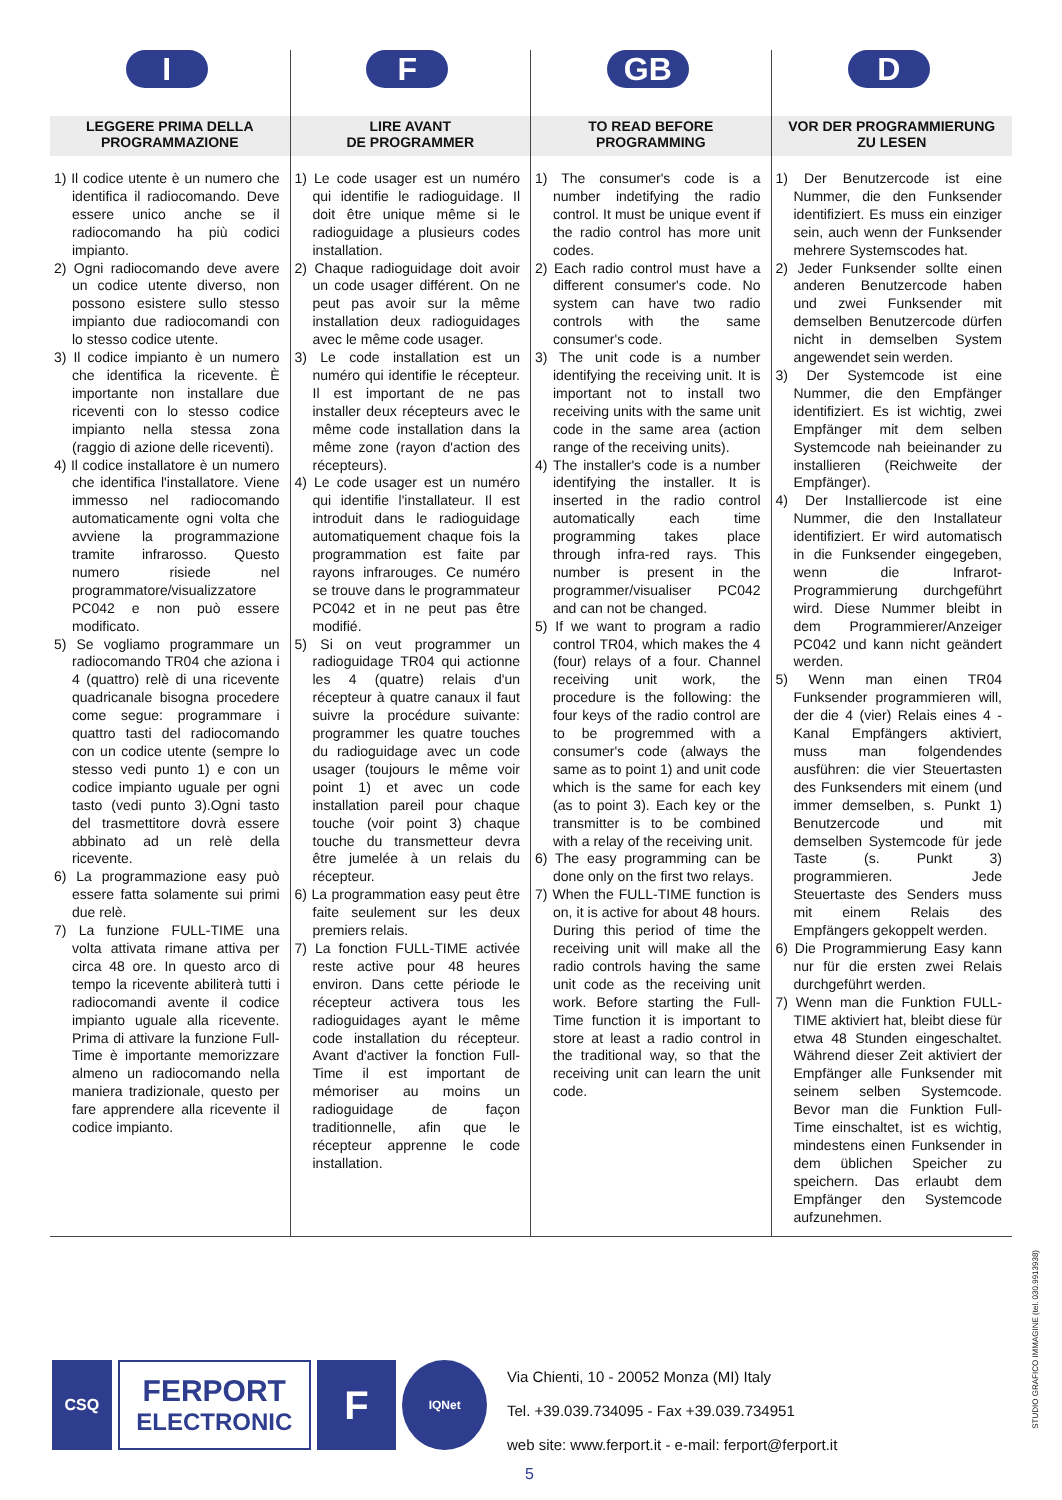I
LEGGERE PRIMA DELLA
PROGRAMMAZIONE
1) Il codice utente è un numero che identifica il radiocomando. Deve essere unico anche se il radiocomando ha più codici impianto.
2) Ogni radiocomando deve avere un codice utente diverso, non possono esistere sullo stesso impianto due radiocomandi con lo stesso codice utente.
3) Il codice impianto è un numero che identifica la ricevente. È importante non installare due riceventi con lo stesso codice impianto nella stessa zona (raggio di azione delle riceventi).
4) Il codice installatore è un numero che identifica l'installatore. Viene immesso nel radiocomando automaticamente ogni volta che avviene la programmazione tramite infrarosso. Questo numero risiede nel programmatore/visualizzatore PC042 e non può essere modificato.
5) Se vogliamo programmare un radiocomando TR04 che aziona i 4 (quattro) relè di una ricevente quadricanale bisogna procedere come segue: programmare i quattro tasti del radiocomando con un codice utente (sempre lo stesso vedi punto 1) e con un codice impianto uguale per ogni tasto (vedi punto 3).Ogni tasto del trasmettitore dovrà essere abbinato ad un relè della ricevente.
6) La programmazione easy può essere fatta solamente sui primi due relè.
7) La funzione FULL-TIME una volta attivata rimane attiva per circa 48 ore. In questo arco di tempo la ricevente abiliterà tutti i radiocomandi avente il codice impianto uguale alla ricevente. Prima di attivare la funzione Full-Time è importante memorizzare almeno un radiocomando nella maniera tradizionale, questo per fare apprendere alla ricevente il codice impianto.
F
LIRE AVANT
DE PROGRAMMER
1) Le code usager est un numéro qui identifie le radioguidage. Il doit être unique même si le radioguidage a plusieurs codes installation.
2) Chaque radioguidage doit avoir un code usager différent. On ne peut pas avoir sur la même installation deux radioguidages avec le même code usager.
3) Le code installation est un numéro qui identifie le récepteur. Il est important de ne pas installer deux récepteurs avec le même code installation dans la même zone (rayon d'action des récepteurs).
4) Le code usager est un numéro qui identifie l'installateur. Il est introduit dans le radioguidage automatiquement chaque fois la programmation est faite par rayons infrarouges. Ce numéro se trouve dans le programmateur PC042 et in ne peut pas être modifié.
5) Si on veut programmer un radioguidage TR04 qui actionne les 4 (quatre) relais d'un récepteur à quatre canaux il faut suivre la procédure suivante: programmer les quatre touches du radioguidage avec un code usager (toujours le même voir point 1) et avec un code installation pareil pour chaque touche (voir point 3) chaque touche du transmetteur devra être jumelée à un relais du récepteur.
6) La programmation easy peut être faite seulement sur les deux premiers relais.
7) La fonction FULL-TIME activée reste active pour 48 heures environ. Dans cette période le récepteur activera tous les radioguidages ayant le même code installation du récepteur. Avant d'activer la fonction Full-Time il est important de mémoriser au moins un radioguidage de façon traditionnelle, afin que le récepteur apprenne le code installation.
GB
TO READ BEFORE
PROGRAMMING
1) The consumer's code is a number indetifying the radio control. It must be unique event if the radio control has more unit codes.
2) Each radio control must have a different consumer's code. No system can have two radio controls with the same consumer's code.
3) The unit code is a number identifying the receiving unit. It is important not to install two receiving units with the same unit code in the same area (action range of the receiving units).
4) The installer's code is a number identifying the installer. It is inserted in the radio control automatically each time programming takes place through infra-red rays. This number is present in the programmer/visualiser PC042 and can not be changed.
5) If we want to program a radio control TR04, which makes the 4 (four) relays of a four. Channel receiving unit work, the procedure is the following: the four keys of the radio control are to be progremmed with a consumer's code (always the same as to point 1) and unit code which is the same for each key (as to point 3). Each key or the transmitter is to be combined with a relay of the receiving unit.
6) The easy programming can be done only on the first two relays.
7) When the FULL-TIME function is on, it is active for about 48 hours. During this period of time the receiving unit will make all the radio controls having the same unit code as the receiving unit work. Before starting the Full-Time function it is important to store at least a radio control in the traditional way, so that the receiving unit can learn the unit code.
D
VOR DER PROGRAMMIERUNG
ZU LESEN
1) Der Benutzercode ist eine Nummer, die den Funksender identifiziert. Es muss ein einziger sein, auch wenn der Funksender mehrere Systemscodes hat.
2) Jeder Funksender sollte einen anderen Benutzercode haben und zwei Funksender mit demselben Benutzercode dürfen nicht in demselben System angewendet sein werden.
3) Der Systemcode ist eine Nummer, die den Empfänger identifiziert. Es ist wichtig, zwei Empfänger mit dem selben Systemcode nah beieinander zu installieren (Reichweite der Empfänger).
4) Der Installiercode ist eine Nummer, die den Installateur identifiziert. Er wird automatisch in die Funksender eingegeben, wenn die Infrarot-Programmierung durchgeführt wird. Diese Nummer bleibt in dem Programmierer/Anzeiger PC042 und kann nicht geändert werden.
5) Wenn man einen TR04 Funksender programmieren will, der die 4 (vier) Relais eines 4 - Kanal Empfängers aktiviert, muss man folgendendes ausführen: die vier Steuertasten des Funksenders mit einem (und immer demselben, s. Punkt 1) Benutzercode und mit demselben Systemcode für jede Taste (s. Punkt 3) programmieren. Jede Steuertaste des Senders muss mit einem Relais des Empfängers gekoppelt werden.
6) Die Programmierung Easy kann nur für die ersten zwei Relais durchgeführt werden.
7) Wenn man die Funktion FULL-TIME aktiviert hat, bleibt diese für etwa 48 Stunden eingeschaltet. Während dieser Zeit aktiviert der Empfänger alle Funksender mit seinem selben Systemcode. Bevor man die Funktion Full-Time einschaltet, ist es wichtig, mindestens einen Funksender in dem üblichen Speicher zu speichern. Das erlaubt dem Empfänger den Systemcode aufzunehmen.
CSQ
FERPORT
ELECTRONIC
F
IQNet
Via Chienti, 10 - 20052 Monza (MI) Italy
Tel. +39.039.734095 - Fax +39.039.734951
web site: www.ferport.it - e-mail: ferport@ferport.it
5
STUDIO GRAFICO IMMAGINE (tel. 030.9913938)